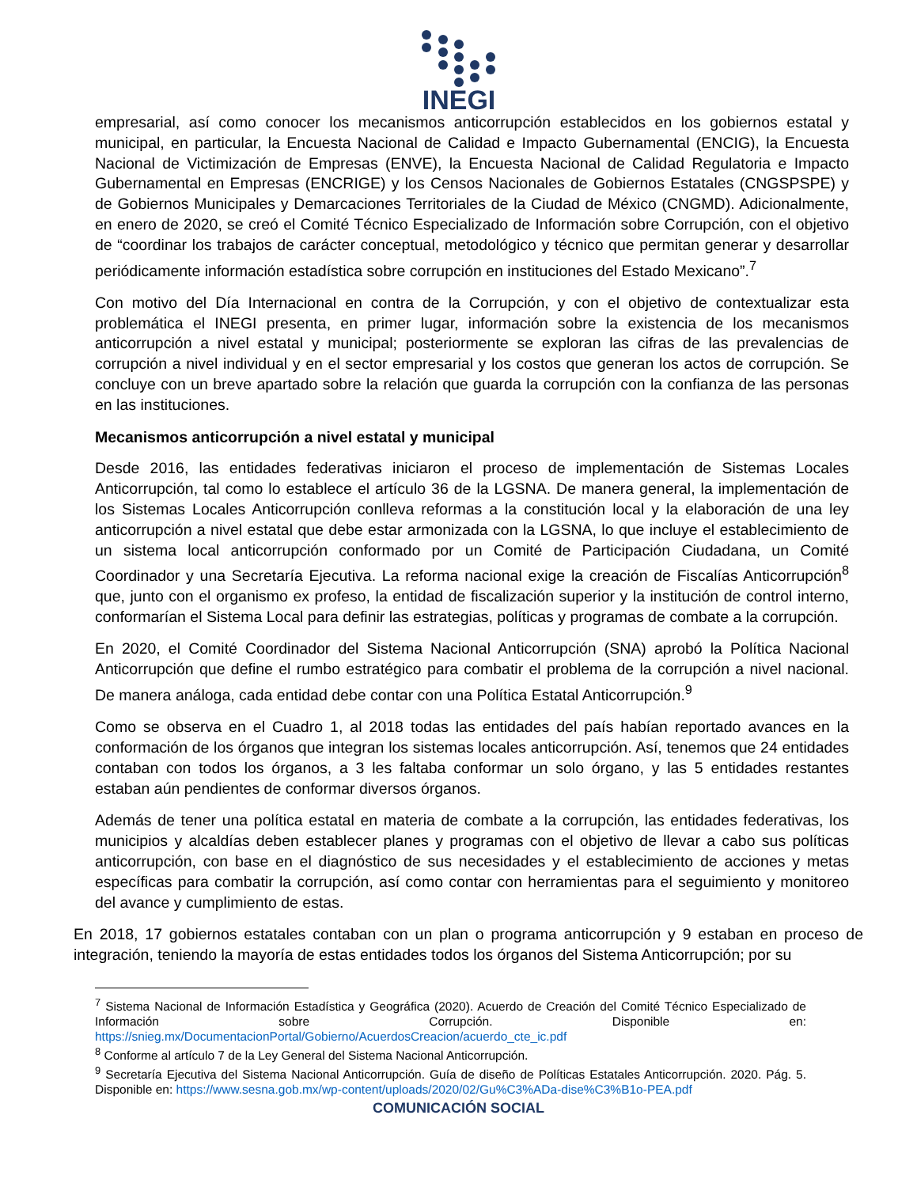INEGI
empresarial, así como conocer los mecanismos anticorrupción establecidos en los gobiernos estatal y municipal, en particular, la Encuesta Nacional de Calidad e Impacto Gubernamental (ENCIG), la Encuesta Nacional de Victimización de Empresas (ENVE), la Encuesta Nacional de Calidad Regulatoria e Impacto Gubernamental en Empresas (ENCRIGE) y los Censos Nacionales de Gobiernos Estatales (CNGSPSPE) y de Gobiernos Municipales y Demarcaciones Territoriales de la Ciudad de México (CNGMD). Adicionalmente, en enero de 2020, se creó el Comité Técnico Especializado de Información sobre Corrupción, con el objetivo de “coordinar los trabajos de carácter conceptual, metodológico y técnico que permitan generar y desarrollar periódicamente información estadística sobre corrupción en instituciones del Estado Mexicano”.<sup>7</sup>
Con motivo del Día Internacional en contra de la Corrupción, y con el objetivo de contextualizar esta problemática el INEGI presenta, en primer lugar, información sobre la existencia de los mecanismos anticorrupción a nivel estatal y municipal; posteriormente se exploran las cifras de las prevalencias de corrupción a nivel individual y en el sector empresarial y los costos que generan los actos de corrupción. Se concluye con un breve apartado sobre la relación que guarda la corrupción con la confianza de las personas en las instituciones.
Mecanismos anticorrupción a nivel estatal y municipal
Desde 2016, las entidades federativas iniciaron el proceso de implementación de Sistemas Locales Anticorrupción, tal como lo establece el artículo 36 de la LGSNA. De manera general, la implementación de los Sistemas Locales Anticorrupción conlleva reformas a la constitución local y la elaboración de una ley anticorrupción a nivel estatal que debe estar armonizada con la LGSNA, lo que incluye el establecimiento de un sistema local anticorrupción conformado por un Comité de Participación Ciudadana, un Comité Coordinador y una Secretaría Ejecutiva. La reforma nacional exige la creación de Fiscalías Anticorrupción<sup>8</sup> que, junto con el organismo ex profeso, la entidad de fiscalización superior y la institución de control interno, conformarían el Sistema Local para definir las estrategias, políticas y programas de combate a la corrupción.
En 2020, el Comité Coordinador del Sistema Nacional Anticorrupción (SNA) aprobó la Política Nacional Anticorrupción que define el rumbo estratégico para combatir el problema de la corrupción a nivel nacional. De manera análoga, cada entidad debe contar con una Política Estatal Anticorrupción.<sup>9</sup>
Como se observa en el Cuadro 1, al 2018 todas las entidades del país habían reportado avances en la conformación de los órganos que integran los sistemas locales anticorrupción. Así, tenemos que 24 entidades contaban con todos los órganos, a 3 les faltaba conformar un solo órgano, y las 5 entidades restantes estaban aún pendientes de conformar diversos órganos.
Además de tener una política estatal en materia de combate a la corrupción, las entidades federativas, los municipios y alcaldías deben establecer planes y programas con el objetivo de llevar a cabo sus políticas anticorrupción, con base en el diagnóstico de sus necesidades y el establecimiento de acciones y metas específicas para combatir la corrupción, así como contar con herramientas para el seguimiento y monitoreo del avance y cumplimiento de estas.
En 2018, 17 gobiernos estatales contaban con un plan o programa anticorrupción y 9 estaban en proceso de integración, teniendo la mayoría de estas entidades todos los órganos del Sistema Anticorrupción; por su
<sup>7</sup> Sistema Nacional de Información Estadística y Geográfica (2020). Acuerdo de Creación del Comité Técnico Especializado de Información sobre Corrupción. Disponible en: https://snieg.mx/DocumentacionPortal/Gobierno/AcuerdosCreacion/acuerdo_cte_ic.pdf
<sup>8</sup> Conforme al artículo 7 de la Ley General del Sistema Nacional Anticorrupción.
<sup>9</sup> Secretaría Ejecutiva del Sistema Nacional Anticorrupción. Guía de diseño de Políticas Estatales Anticorrupción. 2020. Pág. 5. Disponible en: https://www.sesna.gob.mx/wp-content/uploads/2020/02/Gu%C3%ADa-dise%C3%B1o-PEA.pdf
COMUNICACIÓN SOCIAL